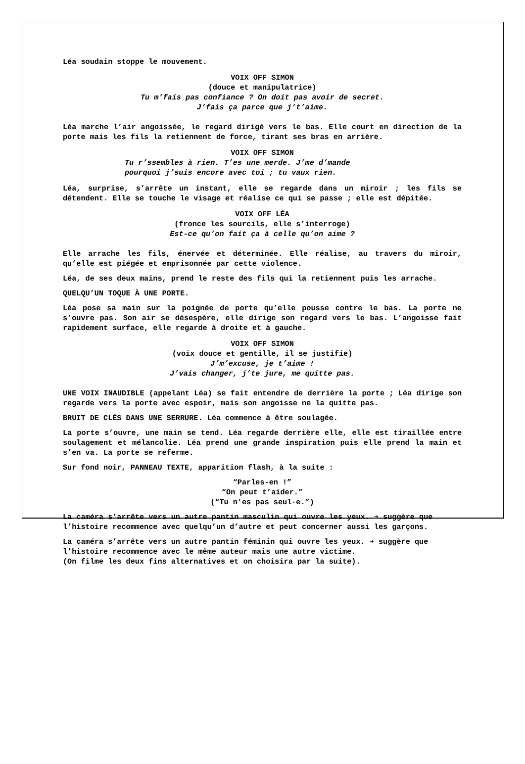Léa soudain stoppe le mouvement.
VOIX OFF SIMON
(douce et manipulatrice)
Tu m’fais pas confiance ? On doit pas avoir de secret.
J’fais ça parce que j’t’aime.
Léa marche l’air angoissée, le regard dirigé vers le bas. Elle court en direction de la porte mais les fils la retiennent de force, tirant ses bras en arrière.
VOIX OFF SIMON
Tu r’ssembles à rien. T’es une merde. J’me d’mande
pourquoi j’suis encore avec toi ; tu vaux rien.
Léa, surprise, s’arrête un instant, elle se regarde dans un miroir ; les fils se détendent. Elle se touche le visage et réalise ce qui se passe ; elle est dépitée.
VOIX OFF LÉA
(fronce les sourcils, elle s’interroge)
Est-ce qu’on fait ça à celle qu’on aime ?
Elle arrache les fils, énervée et déterminée. Elle réalise, au travers du miroir, qu’elle est piégée et emprisonnée par cette violence.
Léa, de ses deux mains, prend le reste des fils qui la retiennent puis les arrache.
QUELQU’UN TOQUE À UNE PORTE.
Léa pose sa main sur la poignée de porte qu’elle pousse contre le bas. La porte ne s’ouvre pas. Son air se désespère, elle dirige son regard vers le bas. L’angoisse fait rapidement surface, elle regarde à droite et à gauche.
VOIX OFF SIMON
(voix douce et gentille, il se justifie)
J’m’excuse, je t’aime !
J’vais changer, j’te jure, me quitte pas.
UNE VOIX INAUDIBLE (appelant Léa) se fait entendre de derrière la porte ; Léa dirige son regarde vers la porte avec espoir, mais son angoisse ne la quitte pas.
BRUIT DE CLÉS DANS UNE SERRURE. Léa commence à être soulagée.
La porte s’ouvre, une main se tend. Léa regarde derrière elle, elle est tiraillée entre soulagement et mélancolie. Léa prend une grande inspiration puis elle prend la main et s’en va. La porte se referme.
Sur fond noir, PANNEAU TEXTE, apparition flash, à la suite :
“Parles-en !”
“On peut t’aider.”
(“Tu n’es pas seul·e.”)
La caméra s’arrête vers un autre pantin masculin qui ouvre les yeux. ➔ suggère que l’histoire recommence avec quelqu’un d’autre et peut concerner aussi les garçons.
La caméra s’arrête vers un autre pantin féminin qui ouvre les yeux. ➔ suggère que l’histoire recommence avec le même auteur mais une autre victime.
(On filme les deux fins alternatives et on choisira par la suite).